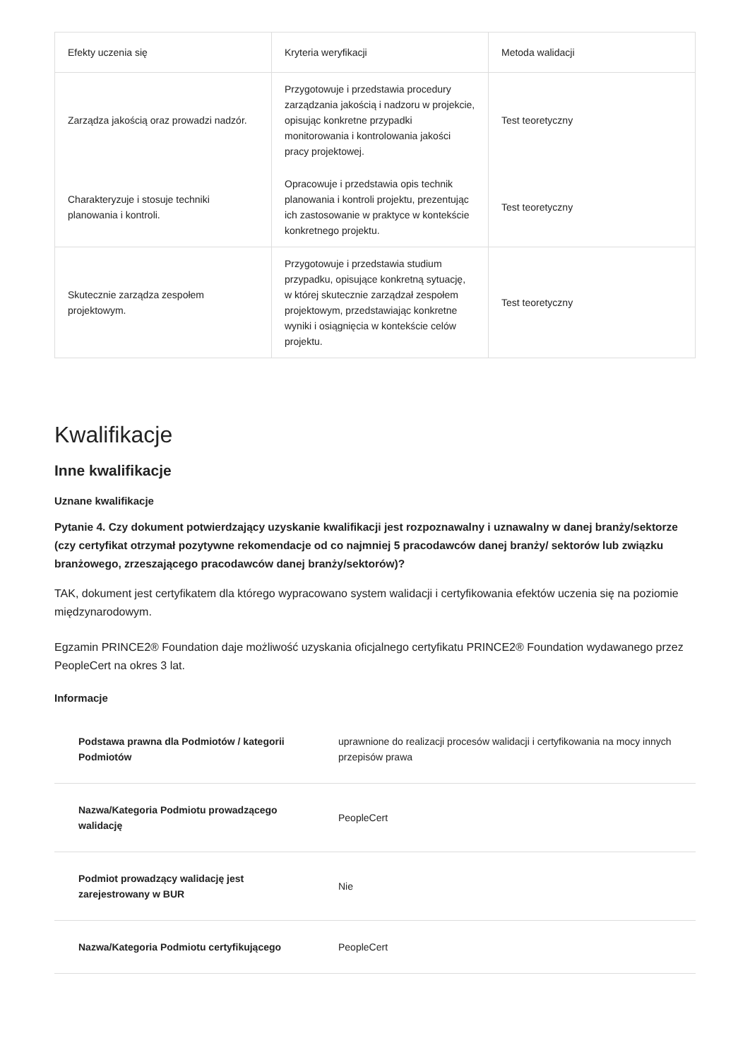| Efekty uczenia się | Kryteria weryfikacji | Metoda walidacji |
| --- | --- | --- |
| Zarządza jakością oraz prowadzi nadzór. | Przygotowuje i przedstawia procedury zarządzania jakością i nadzoru w projekcie, opisując konkretne przypadki monitorowania i kontrolowania jakości pracy projektowej. | Test teoretyczny |
| Charakteryzuje i stosuje techniki planowania i kontroli. | Opracowuje i przedstawia opis technik planowania i kontroli projektu, prezentując ich zastosowanie w praktyce w kontekście konkretnego projektu. | Test teoretyczny |
| Skutecznie zarządza zespołem projektowym. | Przygotowuje i przedstawia studium przypadku, opisujące konkretną sytuację, w której skutecznie zarządzał zespołem projektowym, przedstawiając konkretne wyniki i osiągnięcia w kontekście celów projektu. | Test teoretyczny |
Kwalifikacje
Inne kwalifikacje
Uznane kwalifikacje
Pytanie 4. Czy dokument potwierdzający uzyskanie kwalifikacji jest rozpoznawalny i uznawalny w danej branży/sektorze (czy certyfikat otrzymał pozytywne rekomendacje od co najmniej 5 pracodawców danej branży/ sektorów lub związku branżowego, zrzeszającego pracodawców danej branży/sektorów)?
TAK, dokument jest certyfikatem dla którego wypracowano system walidacji i certyfikowania efektów uczenia się na poziomie międzynarodowym.
Egzamin PRINCE2® Foundation daje możliwość uzyskania oficjalnego certyfikatu PRINCE2® Foundation wydawanego przez PeopleCert na okres 3 lat.
Informacje
| Podstawa prawna dla Podmiotów / kategorii Podmiotów | uprawnione do realizacji procesów walidacji i certyfikowania na mocy innych przepisów prawa |
| Nazwa/Kategoria Podmiotu prowadzącego walidację | PeopleCert |
| Podmiot prowadzący walidację jest zarejestrowany w BUR | Nie |
| Nazwa/Kategoria Podmiotu certyfikującego | PeopleCert |